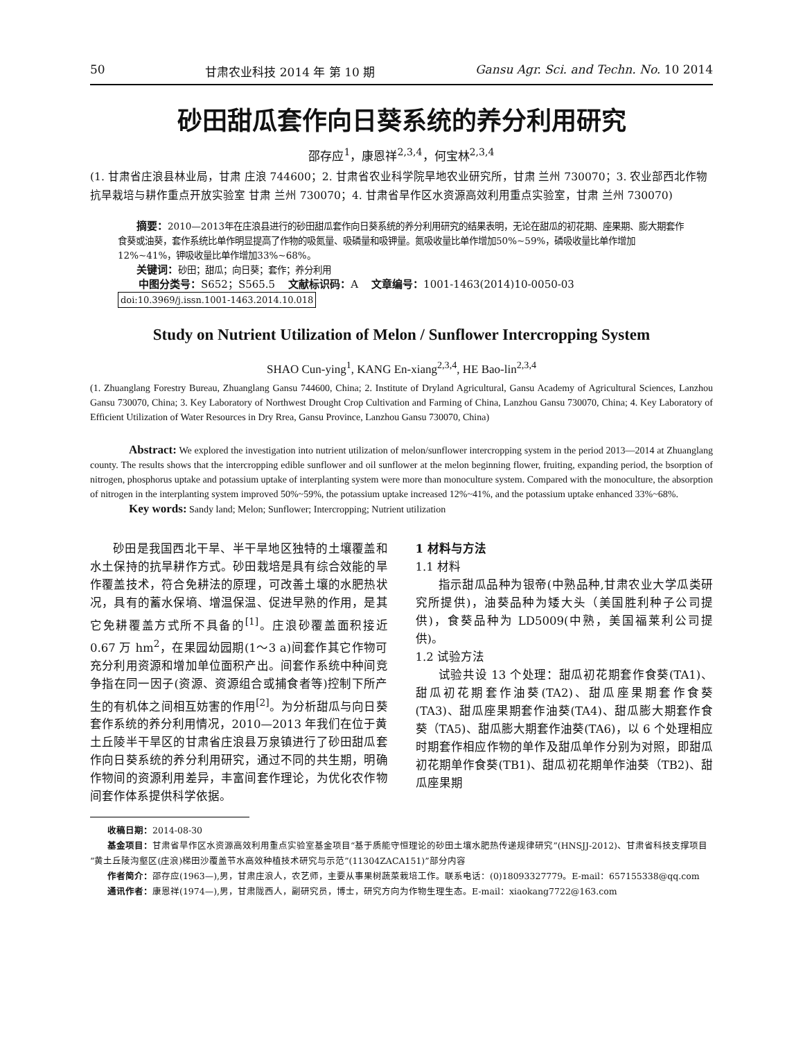50 甘肃农业科技 2014 年 第 10 期 Gansu Agr. Sci. and Techn. No. 10 2014
砂田甜瓜套作向日葵系统的养分利用研究
邵存应<sup>1</sup>，康恩祥<sup>2,3,4</sup>，何宝林<sup>2,3,4</sup>
(1. 甘肃省庄浪县林业局，甘肃 庄浪 744600；2. 甘肃省农业科学院旱地农业研究所，甘肃 兰州 730070；3. 农业部西北作物抗旱栽培与耕作重点开放实验室 甘肃 兰州 730070；4. 甘肃省旱作区水资源高效利用重点实验室，甘肃 兰州 730070)
摘要：2010—2013年在庄浪县进行的砂田甜瓜套作向日葵系统的养分利用研究的结果表明，无论在甜瓜的初花期、座果期、膨大期套作食葵或油葵，套作系统比单作明显提高了作物的吸氮量、吸磷量和吸钾量。氮吸收量比单作增加50%~59%，磷吸收量比单作增加12%~41%，钾吸收量比单作增加33%~68%。
关键词：砂田；甜瓜；向日葵；套作；养分利用
中图分类号：S652；S565.5 文献标识码：A 文章编号：1001-1463(2014)10-0050-03
doi:10.3969/j.issn.1001-1463.2014.10.018
Study on Nutrient Utilization of Melon / Sunflower Intercropping System
SHAO Cun-ying<sup>1</sup>, KANG En-xiang<sup>2,3,4</sup>, HE Bao-lin<sup>2,3,4</sup>
(1. Zhuanglang Forestry Bureau, Zhuanglang Gansu 744600, China; 2. Institute of Dryland Agricultural, Gansu Academy of Agricultural Sciences, Lanzhou Gansu 730070, China; 3. Key Laboratory of Northwest Drought Crop Cultivation and Farming of China, Lanzhou Gansu 730070, China; 4. Key Laboratory of Efficient Utilization of Water Resources in Dry Rrea, Gansu Province, Lanzhou Gansu 730070, China)
Abstract: We explored the investigation into nutrient utilization of melon/sunflower intercropping system in the period 2013—2014 at Zhuanglang county. The results shows that the intercropping edible sunflower and oil sunflower at the melon beginning flower, fruiting, expanding period, the bsorption of nitrogen, phosphorus uptake and potassium uptake of interplanting system were more than monoculture system. Compared with the monoculture, the absorption of nitrogen in the interplanting system improved 50%~59%, the potassium uptake increased 12%~41%, and the potassium uptake enhanced 33%~68%.
Key words: Sandy land; Melon; Sunflower; Intercropping; Nutrient utilization
砂田是我国西北干旱、半干旱地区独特的土壤覆盖和水土保持的抗旱耕作方式。砂田栽培是具有综合效能的旱作覆盖技术，符合免耕法的原理，可改善土壤的水肥热状况，具有的蓄水保墒、增温保温、促进早熟的作用，是其它免耕覆盖方式所不具备的<sup>[1]</sup>。庄浪砂覆盖面积接近 0.67 万 hm<sup>2</sup>，在果园幼园期(1～3 a)间套作其它作物可充分利用资源和增加单位面积产出。间套作系统中种间竞争指在同一因子(资源、资源组合或捕食者等)控制下所产生的有机体之间相互妨害的作用<sup>[2]</sup>。为分析甜瓜与向日葵套作系统的养分利用情况，2010—2013 年我们在位于黄土丘陵半干旱区的甘肃省庄浪县万泉镇进行了砂田甜瓜套作向日葵系统的养分利用研究，通过不同的共生期，明确作物间的资源利用差异，丰富间套作理论，为优化农作物间套作体系提供科学依据。
1 材料与方法
1.1 材料
指示甜瓜品种为银帝(中熟品种,甘肃农业大学瓜类研究所提供)，油葵品种为矮大头（美国胜利种子公司提供)，食葵品种为 LD5009(中熟，美国福莱利公司提供)。
1.2 试验方法
试验共设 13 个处理：甜瓜初花期套作食葵(TA1)、甜瓜初花期套作油葵(TA2)、甜瓜座果期套作食葵(TA3)、甜瓜座果期套作油葵(TA4)、甜瓜膨大期套作食葵（TA5)、甜瓜膨大期套作油葵(TA6)，以 6 个处理相应时期套作相应作物的单作及甜瓜单作分别为对照，即甜瓜初花期单作食葵(TB1)、甜瓜初花期单作油葵（TB2)、甜瓜座果期
收稿日期：2014-08-30
基金项目：甘肃省旱作区水资源高效利用重点实验室基金项目“基于质能守恒理论的砂田土壤水肥热传递规律研究”(HNSJJ-2012)、甘肃省科技支撑项目“黄土丘陵沟壑区(庄浪)梯田沙覆盖节水高效种植技术研究与示范”(11304ZACA151)”部分内容
作者简介：邵存应(1963—),男，甘肃庄浪人，农艺师，主要从事果树蔬菜栽培工作。联系电话：(0)18093327779。E-mail：657155338@qq.com
通讯作者：康恩祥(1974—),男，甘肃陇西人，副研究员，博士，研究方向为作物生理生态。E-mail：xiaokang7722@163.com